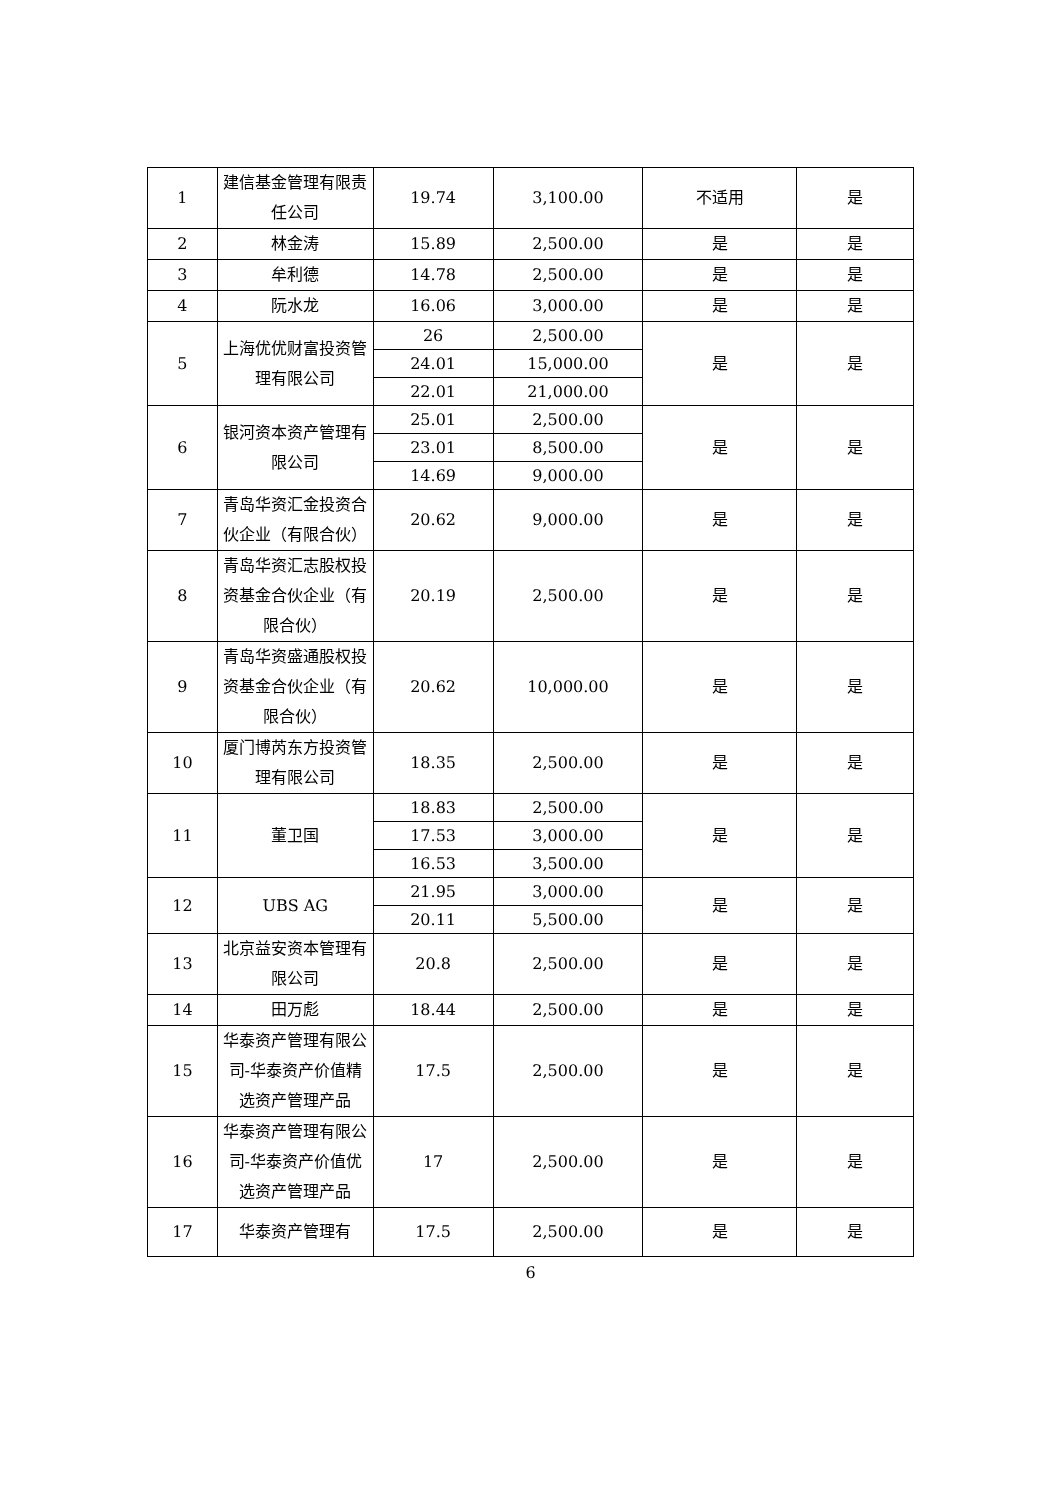| 1 | 建信基金管理有限责任公司 | 19.74 | 3,100.00 | 不适用 | 是 |
| 2 | 林金涛 | 15.89 | 2,500.00 | 是 | 是 |
| 3 | 牟利德 | 14.78 | 2,500.00 | 是 | 是 |
| 4 | 阮水龙 | 16.06 | 3,000.00 | 是 | 是 |
| 5 | 上海优优财富投资管理有限公司 | 26 | 2,500.00 | 是 | 是 |
| | | 24.01 | 15,000.00 | | |
| | | 22.01 | 21,000.00 | | |
| 6 | 银河资本资产管理有限公司 | 25.01 | 2,500.00 | 是 | 是 |
| | | 23.01 | 8,500.00 | | |
| | | 14.69 | 9,000.00 | | |
| 7 | 青岛华资汇金投资合伙企业（有限合伙） | 20.62 | 9,000.00 | 是 | 是 |
| 8 | 青岛华资汇志股权投资基金合伙企业（有限合伙） | 20.19 | 2,500.00 | 是 | 是 |
| 9 | 青岛华资盛通股权投资基金合伙企业（有限合伙） | 20.62 | 10,000.00 | 是 | 是 |
| 10 | 厦门博芮东方投资管理有限公司 | 18.35 | 2,500.00 | 是 | 是 |
| 11 | 董卫国 | 18.83 | 2,500.00 | 是 | 是 |
| | | 17.53 | 3,000.00 | | |
| | | 16.53 | 3,500.00 | | |
| 12 | UBS AG | 21.95 | 3,000.00 | 是 | 是 |
| | | 20.11 | 5,500.00 | | |
| 13 | 北京益安资本管理有限公司 | 20.8 | 2,500.00 | 是 | 是 |
| 14 | 田万彪 | 18.44 | 2,500.00 | 是 | 是 |
| 15 | 华泰资产管理有限公司-华泰资产价值精选资产管理产品 | 17.5 | 2,500.00 | 是 | 是 |
| 16 | 华泰资产管理有限公司-华泰资产价值优选资产管理产品 | 17 | 2,500.00 | 是 | 是 |
| 17 | 华泰资产管理有 | 17.5 | 2,500.00 | 是 | 是 |
6